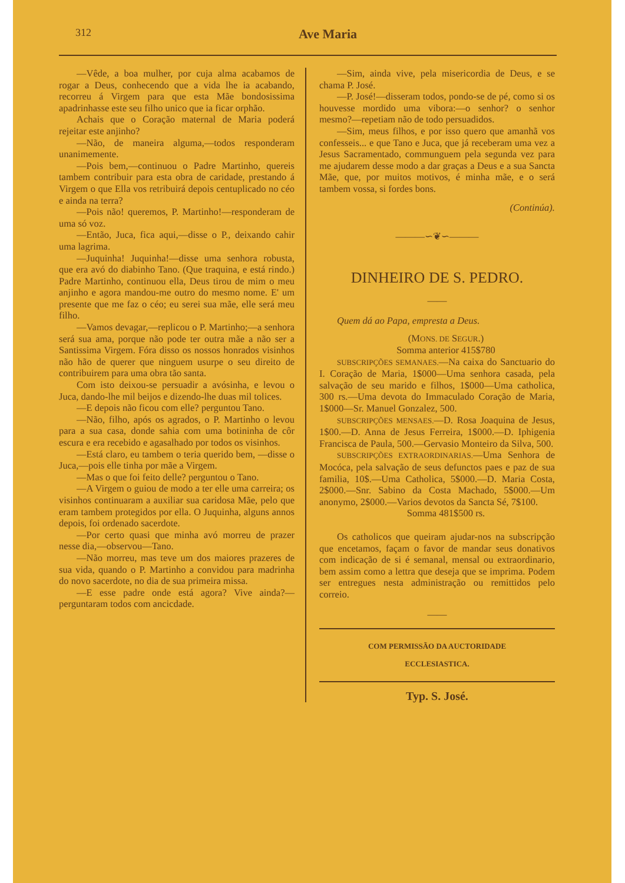312 Ave Maria
—Vêde, a boa mulher, por cuja alma acabamos de rogar a Deus, conhecendo que a vida lhe ia acabando, recorreu á Virgem para que esta Mãe bondosissima apadrinhasse este seu filho unico que ia ficar orphão.
Achais que o Coração maternal de Maria poderá rejeitar este anjinho?
—Não, de maneira alguma,—todos responderam unanimemente.
—Pois bem,—continuou o Padre Martinho, quereis tambem contribuir para esta obra de caridade, prestando á Virgem o que Ella vos retribuirá depois centuplicado no céo e ainda na terra?
—Pois não! queremos, P. Martinho!—responderam de uma só voz.
—Então, Juca, fica aqui,—disse o P., deixando cahir uma lagrima.
—Juquinha! Juquinha!—disse uma senhora robusta, que era avó do diabinho Tano. (Que traquina, e está rindo.) Padre Martinho, continuou ella, Deus tirou de mim o meu anjinho e agora mandou-me outro do mesmo nome. E' um presente que me faz o céo; eu serei sua mãe, elle será meu filho.
—Vamos devagar,—replicou o P. Martinho;—a senhora será sua ama, porque não pode ter outra mãe a não ser a Santissima Virgem. Fóra disso os nossos honrados visinhos não hão de querer que ninguem usurpe o seu direito de contribuirem para uma obra tão santa.
Com isto deixou-se persuadir a avósinha, e levou o Juca, dando-lhe mil beijos e dizendo-lhe duas mil tolices.
—E depois não ficou com elle? perguntou Tano.
—Não, filho, após os agrados, o P. Martinho o levou para a sua casa, donde sahia com uma botininha de côr escura e era recebido e agasalhado por todos os visinhos.
—Está claro, eu tambem o teria querido bem, —disse o Juca,—pois elle tinha por mãe a Virgem.
—Mas o que foi feito delle? perguntou o Tano.
—A Virgem o guiou de modo a ter elle uma carreira; os visinhos continuaram a auxiliar sua caridosa Mãe, pelo que eram tambem protegidos por ella. O Juquinha, alguns annos depois, foi ordenado sacerdote.
—Por certo quasi que minha avó morreu de prazer nesse dia,—observou—Tano.
—Não morreu, mas teve um dos maiores prazeres de sua vida, quando o P. Martinho a convidou para madrinha do novo sacerdote, no dia de sua primeira missa.
—E esse padre onde está agora? Vive ainda?—perguntaram todos com ancicdade.
—Sim, ainda vive, pela misericordia de Deus, e se chama P. José.
—P. José!—disseram todos, pondo-se de pé, como si os houvesse mordido uma vibora:—o senhor? o senhor mesmo?—repetiam não de todo persuadidos.
—Sim, meus filhos, e por isso quero que amanhã vos confesseis... e que Tano e Juca, que já receberam uma vez a Jesus Sacramentado, communguem pela segunda vez para me ajudarem desse modo a dar graças a Deus e a sua Sancta Mãe, que, por muitos motivos, é minha mãe, e o será tambem vossa, si fordes bons.
(Continúa).
———∽❦∽———
DINHEIRO DE S. PEDRO.
——
Quem dá ao Papa, empresta a Deus.
(MONS. DE SEGUR.)
Somma anterior 415$780
SUBSCRIPÇÕES SEMANAES.—Na caixa do Sanctuario do I. Coração de Maria, 1$000—Uma senhora casada, pela salvação de seu marido e filhos, 1$000—Uma catholica, 300 rs.—Uma devota do Immaculado Coração de Maria, 1$000—Sr. Manuel Gonzalez, 500.
SUBSCRIPÇÕES MENSAES.—D. Rosa Joaquina de Jesus, 1$00.—D. Anna de Jesus Ferreira, 1$000.—D. Iphigenia Francisca de Paula, 500.—Gervasio Monteiro da Silva, 500.
SUBSCRIPÇÕES EXTRAORDINARIAS.—Uma Senhora de Mocóca, pela salvação de seus defunctos paes e paz de sua familia, 10$.—Uma Catholica, 5$000.—D. Maria Costa, 2$000.—Snr. Sabino da Costa Machado, 5$000.—Um anonymo, 2$000.—Varios devotos da Sancta Sé, 7$100.
Somma 481$500 rs.
Os catholicos que queiram ajudar-nos na subscripção que encetamos, façam o favor de mandar seus donativos com indicação de si é semanal, mensal ou extraordinario, bem assim como a lettra que deseja que se imprima. Podem ser entregues nesta administração ou remittidos pelo correio.
——
COM PERMISSÃO DA AUCTORIDADE
ECCLESIASTICA.
Typ. S. José.